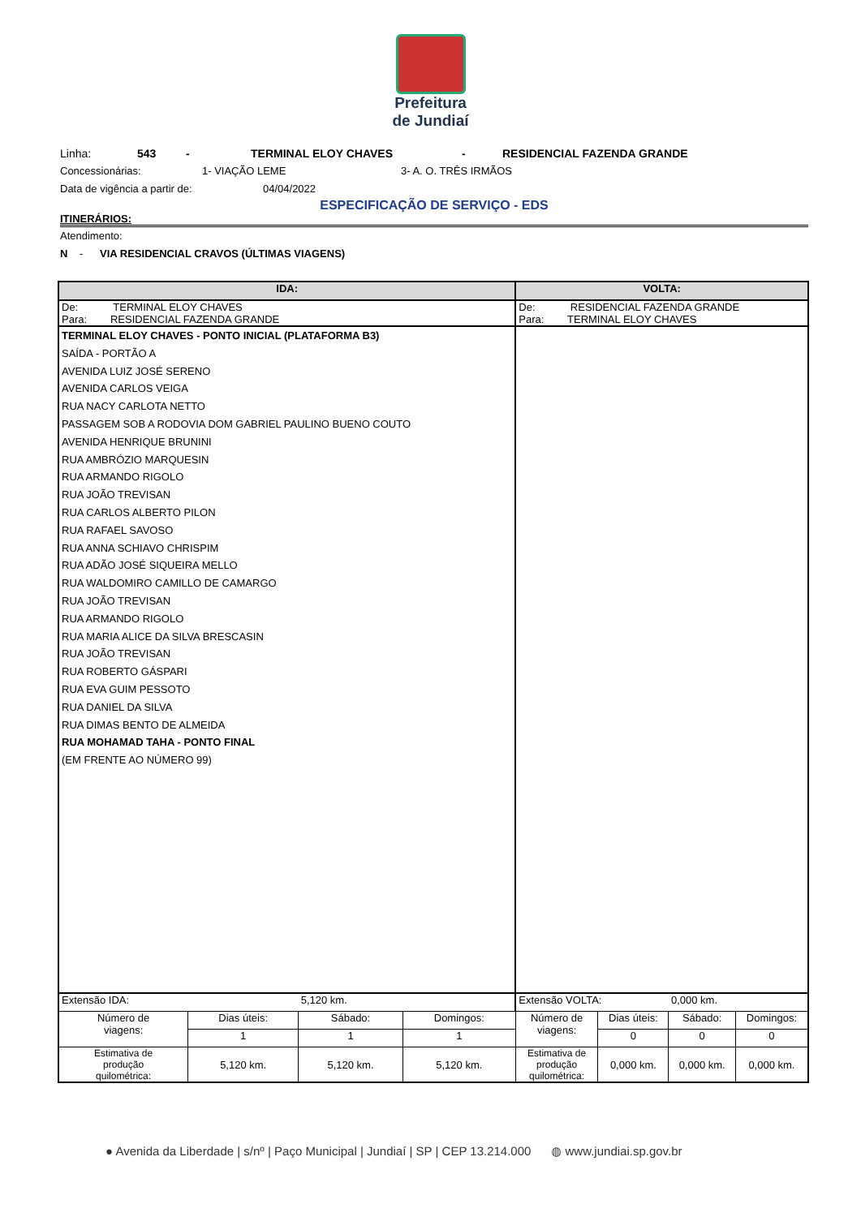Prefeitura
de Jundiaí
Linha: 543 - TERMINAL ELOY CHAVES - RESIDENCIAL FAZENDA GRANDE
Concessionárias: 1- VIAÇÃO LEME 3- A. O. TRÊS IRMÃOS
Data de vigência a partir de: 04/04/2022
ESPECIFICAÇÃO DE SERVIÇO - EDS
ITINERÁRIOS:
Atendimento:
N - VIA RESIDENCIAL CRAVOS (ÚLTIMAS VIAGENS)
| IDA: | | | | VOLTA: | | | |
| --- | --- | --- | --- | --- | --- | --- | --- |
| De: TERMINAL ELOY CHAVES Para: RESIDENCIAL FAZENDA GRANDE | | | | De: RESIDENCIAL FAZENDA GRANDE Para: TERMINAL ELOY CHAVES | | | |
| TERMINAL ELOY CHAVES - PONTO INICIAL (PLATAFORMA B3) SAÍDA - PORTÃO A AVENIDA LUIZ JOSÉ SERENO AVENIDA CARLOS VEIGA RUA NACY CARLOTA NETTO PASSAGEM SOB A RODOVIA DOM GABRIEL PAULINO BUENO COUTO AVENIDA HENRIQUE BRUNINI RUA AMBRÓZIO MARQUESIN RUA ARMANDO RIGOLO RUA JOÃO TREVISAN RUA CARLOS ALBERTO PILON RUA RAFAEL SAVOSO RUA ANNA SCHIAVO CHRISPIM RUA ADÃO JOSÉ SIQUEIRA MELLO RUA WALDOMIRO CAMILLO DE CAMARGO RUA JOÃO TREVISAN RUA ARMANDO RIGOLO RUA MARIA ALICE DA SILVA BRESCASIN RUA JOÃO TREVISAN RUA ROBERTO GÁSPARI RUA EVA GUIM PESSOTO RUA DANIEL DA SILVA RUA DIMAS BENTO DE ALMEIDA RUA MOHAMAD TAHA - PONTO FINAL (EM FRENTE AO NÚMERO 99) | | | | | | | |
| Extensão IDA: | | 5,120 km. | | Extensão VOLTA: | | 0,000 km. | |
| Número de viagens: | Dias úteis: | Sábado: | Domingos: | Número de viagens: | Dias úteis: | Sábado: | Domingos: |
| | 1 | 1 | 1 | | 0 | 0 | 0 |
| Estimativa de produção quilométrica: | 5,120 km. | 5,120 km. | 5,120 km. | Estimativa de produção quilométrica: | 0,000 km. | 0,000 km. | 0,000 km. |
● Avenida da Liberdade | s/nº | Paço Municipal | Jundiaí | SP | CEP 13.214.000 ◍ www.jundiai.sp.gov.br